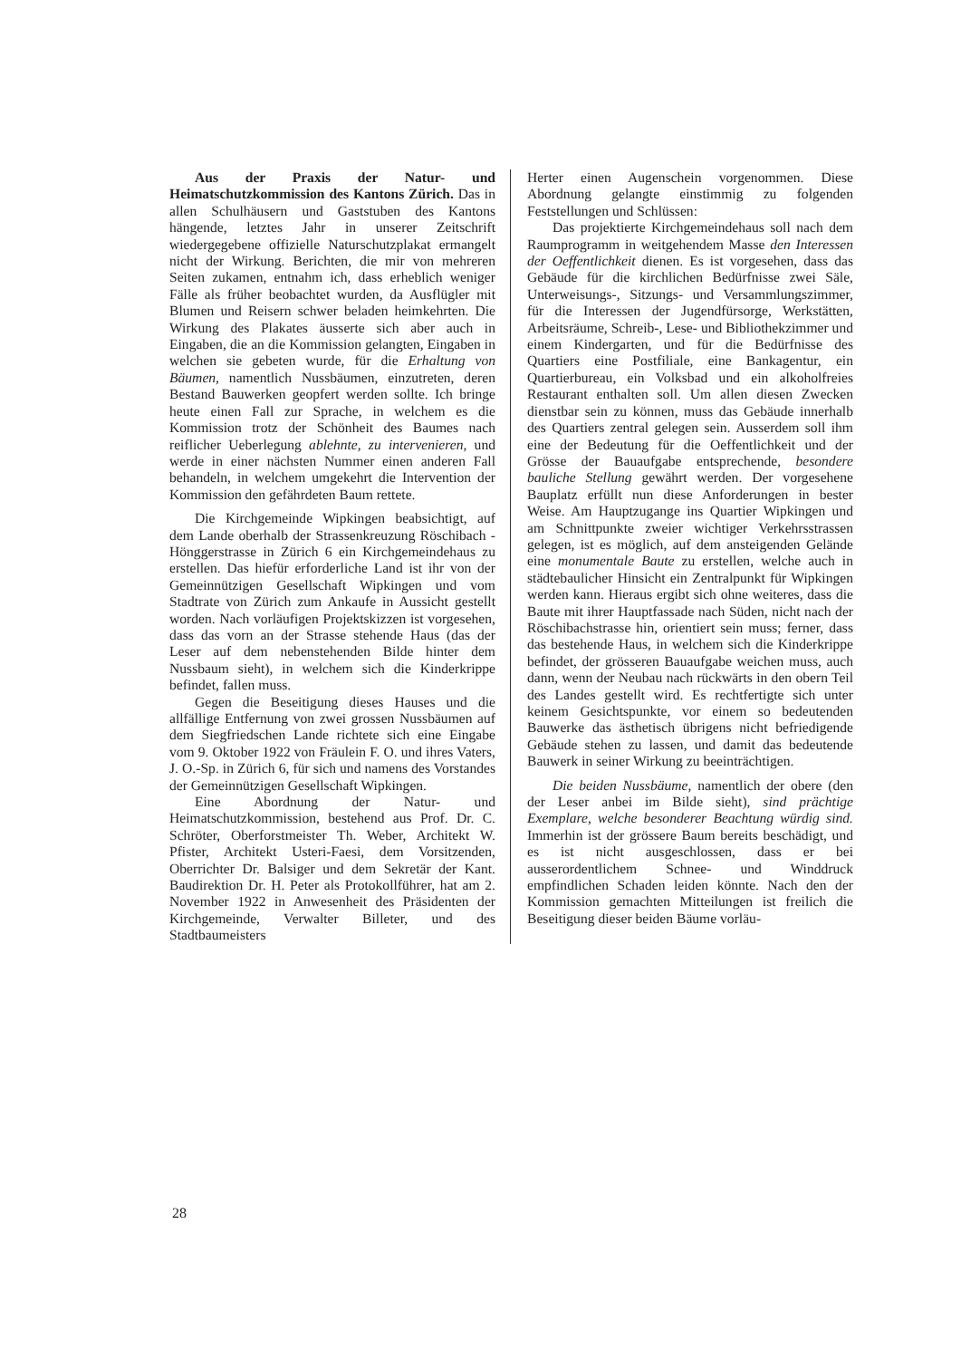Aus der Praxis der Natur- und Heimatschutzkommission des Kantons Zürich. Das in allen Schulhäusern und Gaststuben des Kantons hängende, letztes Jahr in unserer Zeitschrift wiedergegebene offizielle Naturschutzplakat ermangelt nicht der Wirkung. Berichten, die mir von mehreren Seiten zukamen, entnahm ich, dass erheblich weniger Fälle als früher beobachtet wurden, da Ausflügler mit Blumen und Reisern schwer beladen heimkehrten. Die Wirkung des Plakates äusserte sich aber auch in Eingaben, die an die Kommission gelangten, Eingaben in welchen sie gebeten wurde, für die Erhaltung von Bäumen, namentlich Nussbäumen, einzutreten, deren Bestand Bauwerken geopfert werden sollte. Ich bringe heute einen Fall zur Sprache, in welchem es die Kommission trotz der Schönheit des Baumes nach reiflicher Ueberlegung ablehnte, zu intervenieren, und werde in einer nächsten Nummer einen anderen Fall behandeln, in welchem umgekehrt die Intervention der Kommission den gefährdeten Baum rettete.
Die Kirchgemeinde Wipkingen beabsichtigt, auf dem Lande oberhalb der Strassenkreuzung Röschibach - Hönggerstrasse in Zürich 6 ein Kirchgemeindehaus zu erstellen. Das hiefür erforderliche Land ist ihr von der Gemeinnützigen Gesellschaft Wipkingen und vom Stadtrate von Zürich zum Ankaufe in Aussicht gestellt worden. Nach vorläufigen Projektskizzen ist vorgesehen, dass das vorn an der Strasse stehende Haus (das der Leser auf dem nebenstehenden Bilde hinter dem Nussbaum sieht), in welchem sich die Kinderkrippe befindet, fallen muss.
Gegen die Beseitigung dieses Hauses und die allfällige Entfernung von zwei grossen Nussbäumen auf dem Siegfriedschen Lande richtete sich eine Eingabe vom 9. Oktober 1922 von Fräulein F. O. und ihres Vaters, J. O.-Sp. in Zürich 6, für sich und namens des Vorstandes der Gemeinnützigen Gesellschaft Wipkingen.
Eine Abordnung der Natur- und Heimatschutzkommission, bestehend aus Prof. Dr. C. Schröter, Oberforstmeister Th. Weber, Architekt W. Pfister, Architekt Usteri-Faesi, dem Vorsitzenden, Oberrichter Dr. Balsiger und dem Sekretär der Kant. Baudirektion Dr. H. Peter als Protokollführer, hat am 2. November 1922 in Anwesenheit des Präsidenten der Kirchgemeinde, Verwalter Billeter, und des Stadtbaumeisters
Herter einen Augenschein vorgenommen. Diese Abordnung gelangte einstimmig zu folgenden Feststellungen und Schlüssen:
Das projektierte Kirchgemeindehaus soll nach dem Raumprogramm in weitgehendem Masse den Interessen der Oeffentlichkeit dienen. Es ist vorgesehen, dass das Gebäude für die kirchlichen Bedürfnisse zwei Säle, Unterweisungs-, Sitzungs- und Versammlungszimmer, für die Interessen der Jugendfürsorge, Werkstätten, Arbeitsräume, Schreib-, Lese- und Bibliothekzimmer und einem Kindergarten, und für die Bedürfnisse des Quartiers eine Postfiliale, eine Bankagentur, ein Quartierbureau, ein Volksbad und ein alkoholfreies Restaurant enthalten soll. Um allen diesen Zwecken dienstbar sein zu können, muss das Gebäude innerhalb des Quartiers zentral gelegen sein. Ausserdem soll ihm eine der Bedeutung für die Oeffentlichkeit und der Grösse der Bauaufgabe entsprechende, besondere bauliche Stellung gewährt werden. Der vorgesehene Bauplatz erfüllt nun diese Anforderungen in bester Weise. Am Hauptzugange ins Quartier Wipkingen und am Schnittpunkte zweier wichtiger Verkehrsstrassen gelegen, ist es möglich, auf dem ansteigenden Gelände eine monumentale Baute zu erstellen, welche auch in städtebaulicher Hinsicht ein Zentralpunkt für Wipkingen werden kann. Hieraus ergibt sich ohne weiteres, dass die Baute mit ihrer Hauptfassade nach Süden, nicht nach der Röschibachstrasse hin, orientiert sein muss; ferner, dass das bestehende Haus, in welchem sich die Kinderkrippe befindet, der grösseren Bauaufgabe weichen muss, auch dann, wenn der Neubau nach rückwärts in den obern Teil des Landes gestellt wird. Es rechtfertigte sich unter keinem Gesichtspunkte, vor einem so bedeutenden Bauwerke das ästhetisch übrigens nicht befriedigende Gebäude stehen zu lassen, und damit das bedeutende Bauwerk in seiner Wirkung zu beeinträchtigen.
Die beiden Nussbäume, namentlich der obere (den der Leser anbei im Bilde sieht), sind prächtige Exemplare, welche besonderer Beachtung würdig sind. Immerhin ist der grössere Baum bereits beschädigt, und es ist nicht ausgeschlossen, dass er bei ausserordentlichem Schnee- und Winddruck empfindlichen Schaden leiden könnte. Nach den der Kommission gemachten Mitteilungen ist freilich die Beseitigung dieser beiden Bäume vorläu-
28